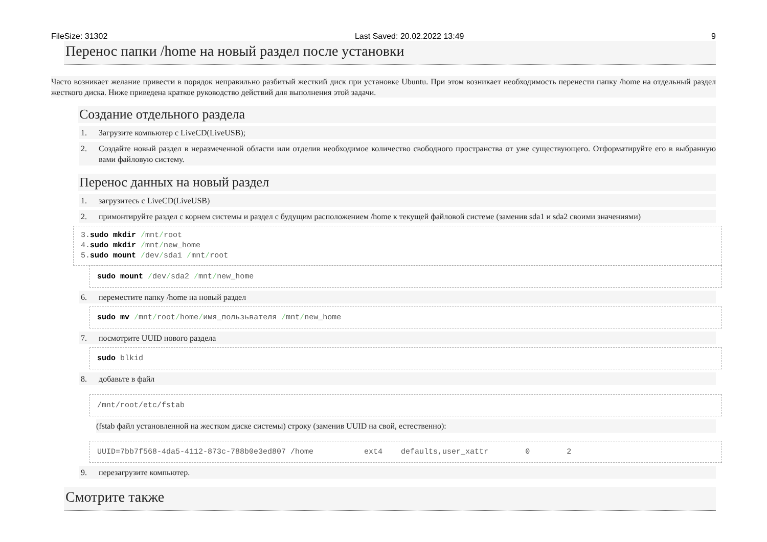FileSize: 31302 Last Saved: 20.02.2022 13:49 9
Перенос папки /home на новый раздел после установки
Часто возникает желание привести в порядок неправильно разбитый жесткий диск при установке Ubuntu. При этом возникает необходимость перенести папку /home на отдельный раздел жесткого диска. Ниже приведена краткое руководство действий для выполнения этой задачи.
Создание отдельного раздела
1. Загрузите компьютер с LiveCD(LiveUSB);
2. Создайте новый раздел в неразмеченной области или отделив необходимое количество свободного пространства от уже существующего. Отформатируйте его в выбранную вами файловую систему.
Перенос данных на новый раздел
1. загрузитесь с LiveCD(LiveUSB)
2. примонтируйте раздел с корнем системы и раздел с будущим расположением /home к текущей файловой системе (заменив sda1 и sda2 своими значениями)
3.sudo mkdir /mnt/root 4.sudo mkdir /mnt/new_home 5.sudo mount /dev/sda1 /mnt/root
sudo mount /dev/sda2 /mnt/new_home
6. переместите папку /home на новый раздел
sudo mv /mnt/root/home/имя_пользьвателя /mnt/new_home
7. посмотрите UUID нового раздела
sudo blkid
8. добавьте в файл
/mnt/root/etc/fstab
(fstab файл установленной на жестком диске системы) строку (заменив UUID на свой, естественно):
UUID=7bb7f568-4da5-4112-873c-788b0e3ed807 /home ext4 defaults,user_xattr 0 2
9. перезагрузите компьютер.
Смотрите также